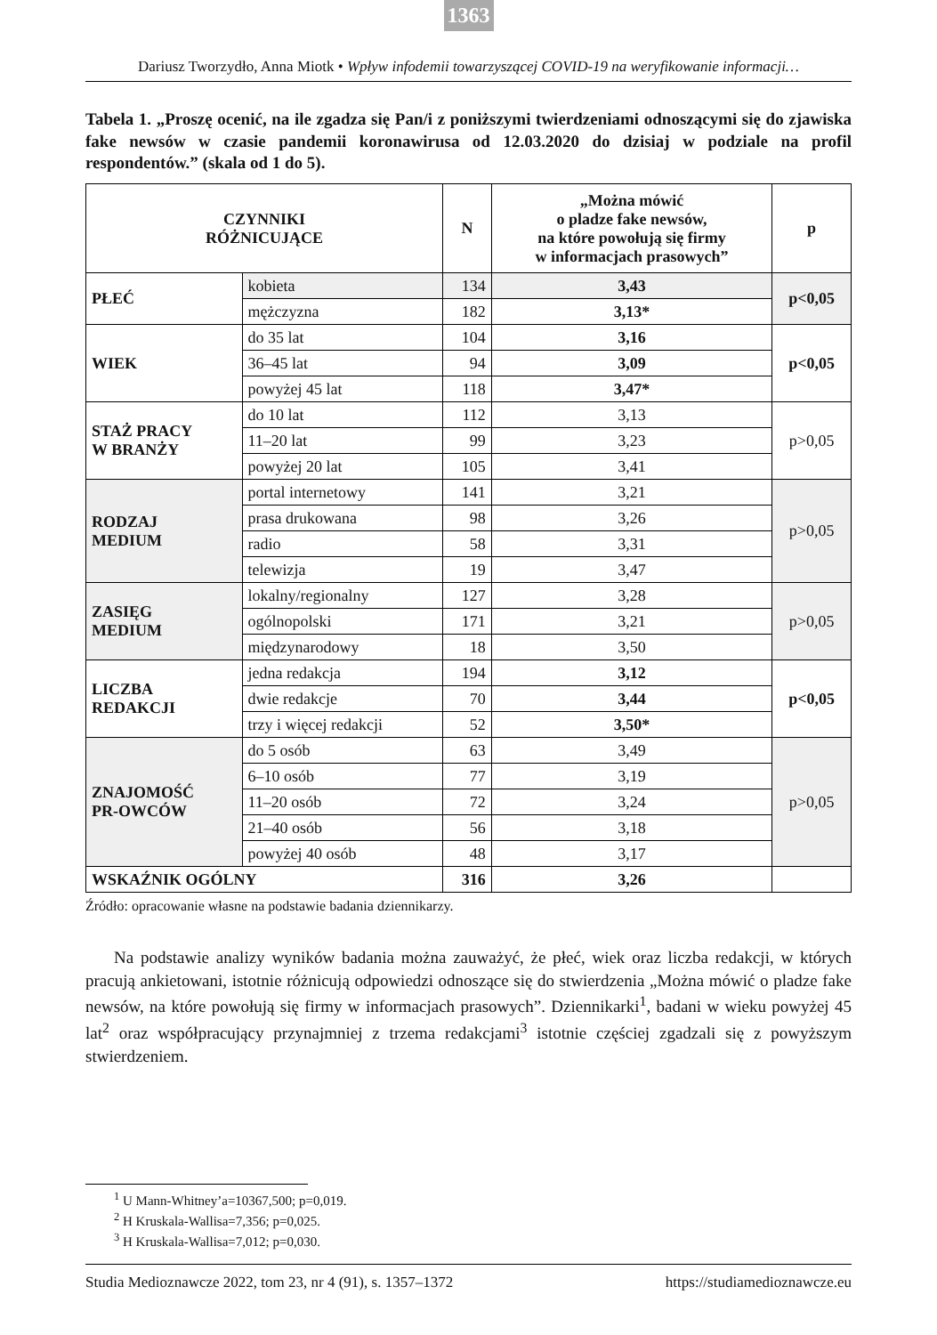1363
Dariusz Tworzydło, Anna Miotk • Wpływ infodemii towarzyszącej COVID-19 na weryfikowanie informacji…
Tabela 1. „Proszę ocenić, na ile zgadza się Pan/i z poniższymi twierdzeniami odnoszącymi się do zjawiska fake newsów w czasie pandemii koronawirusa od 12.03.2020 do dzisiaj w podziale na profil respondentów.” (skala od 1 do 5).
| CZYNNIKI RÓŻNICUJĄCE | | N | „Można mówić o pladze fake newsów, na które powołują się firmy w informacjach prasowych” | p |
| --- | --- | --- | --- | --- |
| PŁEĆ | kobieta | 134 | 3,43 | p<0,05 |
| | mężczyzna | 182 | 3,13* | |
| WIEK | do 35 lat | 104 | 3,16 | p<0,05 |
| | 36–45 lat | 94 | 3,09 | |
| | powyżej 45 lat | 118 | 3,47* | |
| STAŻ PRACY W BRANŻY | do 10 lat | 112 | 3,13 | p>0,05 |
| | 11–20 lat | 99 | 3,23 | |
| | powyżej 20 lat | 105 | 3,41 | |
| RODZAJ MEDIUM | portal internetowy | 141 | 3,21 | p>0,05 |
| | prasa drukowana | 98 | 3,26 | |
| | radio | 58 | 3,31 | |
| | telewizja | 19 | 3,47 | |
| ZASIĘG MEDIUM | lokalny/regionalny | 127 | 3,28 | p>0,05 |
| | ogólnopolski | 171 | 3,21 | |
| | międzynarodowy | 18 | 3,50 | |
| LICZBA REDAKCJI | jedna redakcja | 194 | 3,12 | p<0,05 |
| | dwie redakcje | 70 | 3,44 | |
| | trzy i więcej redakcji | 52 | 3,50* | |
| ZNAJOMOŚĆ PR-OWCÓW | do 5 osób | 63 | 3,49 | p>0,05 |
| | 6–10 osób | 77 | 3,19 | |
| | 11–20 osób | 72 | 3,24 | |
| | 21–40 osób | 56 | 3,18 | |
| | powyżej 40 osób | 48 | 3,17 | |
| WSKAŹNIK OGÓLNY | | 316 | 3,26 | |
Źródło: opracowanie własne na podstawie badania dziennikarzy.
Na podstawie analizy wyników badania można zauważyć, że płeć, wiek oraz liczba redakcji, w których pracują ankietowani, istotnie różnicują odpowiedzi odnoszące się do stwierdzenia „Można mówić o pladze fake newsów, na które powołują się firmy w informacjach prasowych”. Dziennikarki<sup>1</sup>, badani w wieku powyżej 45 lat<sup>2</sup> oraz współpracujący przynajmniej z trzema redakcjami<sup>3</sup> istotnie częściej zgadzali się z powyższym stwierdzeniem.
<sup>1</sup> U Mann-Whitney’a=10367,500; p=0,019.
<sup>2</sup> H Kruskala-Wallisa=7,356; p=0,025.
<sup>3</sup> H Kruskala-Wallisa=7,012; p=0,030.
Studia Medioznawcze 2022, tom 23, nr 4 (91), s. 1357–1372 https://studiamedioznawcze.eu